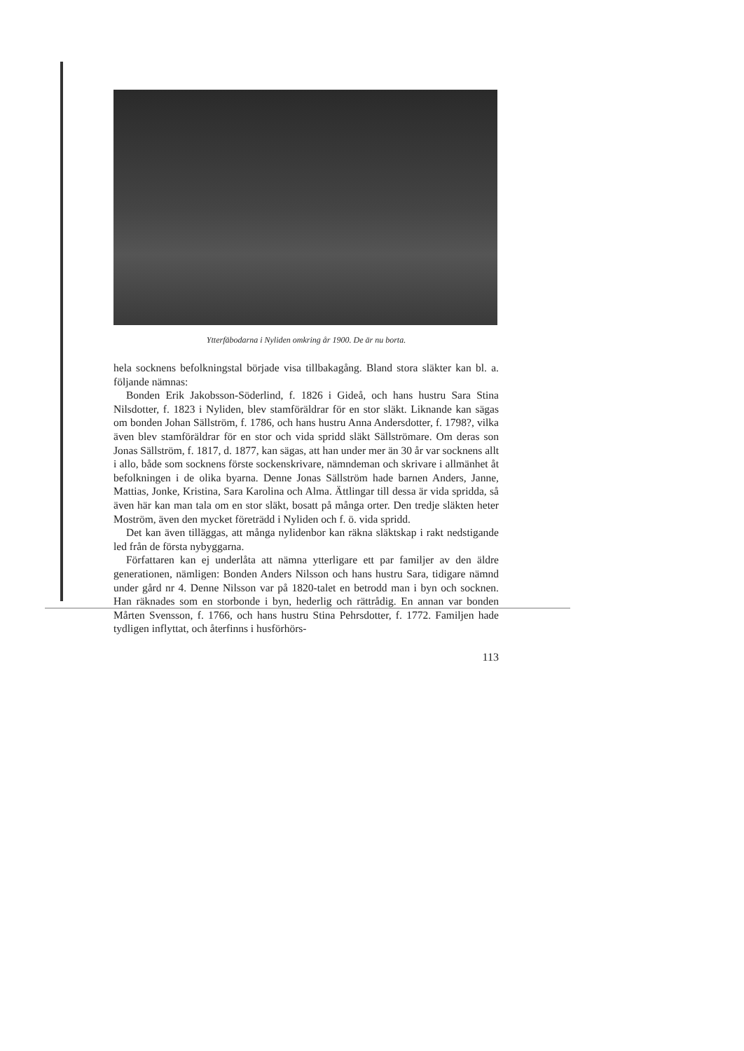Ytterfäbodarna i Nyliden omkring år 1900. De är nu borta.
hela socknens befolkningstal började visa tillbakagång. Bland stora släkter kan bl. a. följande nämnas:
Bonden Erik Jakobsson-Söderlind, f. 1826 i Gideå, och hans hustru Sara Stina Nilsdotter, f. 1823 i Nyliden, blev stamföräldrar för en stor släkt. Liknande kan sägas om bonden Johan Sällström, f. 1786, och hans hustru Anna Andersdotter, f. 1798?, vilka även blev stamföräldrar för en stor och vida spridd släkt Sällströmare. Om deras son Jonas Sällström, f. 1817, d. 1877, kan sägas, att han under mer än 30 år var socknens allt i allo, både som socknens förste sockenskrivare, nämndeman och skrivare i allmänhet åt befolkningen i de olika byarna. Denne Jonas Sällström hade barnen Anders, Janne, Mattias, Jonke, Kristina, Sara Karolina och Alma. Ättlingar till dessa är vida spridda, så även här kan man tala om en stor släkt, bosatt på många orter. Den tredje släkten heter Moström, även den mycket företrädd i Nyliden och f. ö. vida spridd.
Det kan även tilläggas, att många nylidenbor kan räkna släktskap i rakt nedstigande led från de första nybyggarna.
Författaren kan ej underlåta att nämna ytterligare ett par familjer av den äldre generationen, nämligen: Bonden Anders Nilsson och hans hustru Sara, tidigare nämnd under gård nr 4. Denne Nilsson var på 1820-talet en betrodd man i byn och socknen. Han räknades som en storbonde i byn, hederlig och rättrådig. En annan var bonden Mårten Svensson, f. 1766, och hans hustru Stina Pehrsdotter, f. 1772. Familjen hade tydligen inflyttat, och återfinns i husförhörs-
113